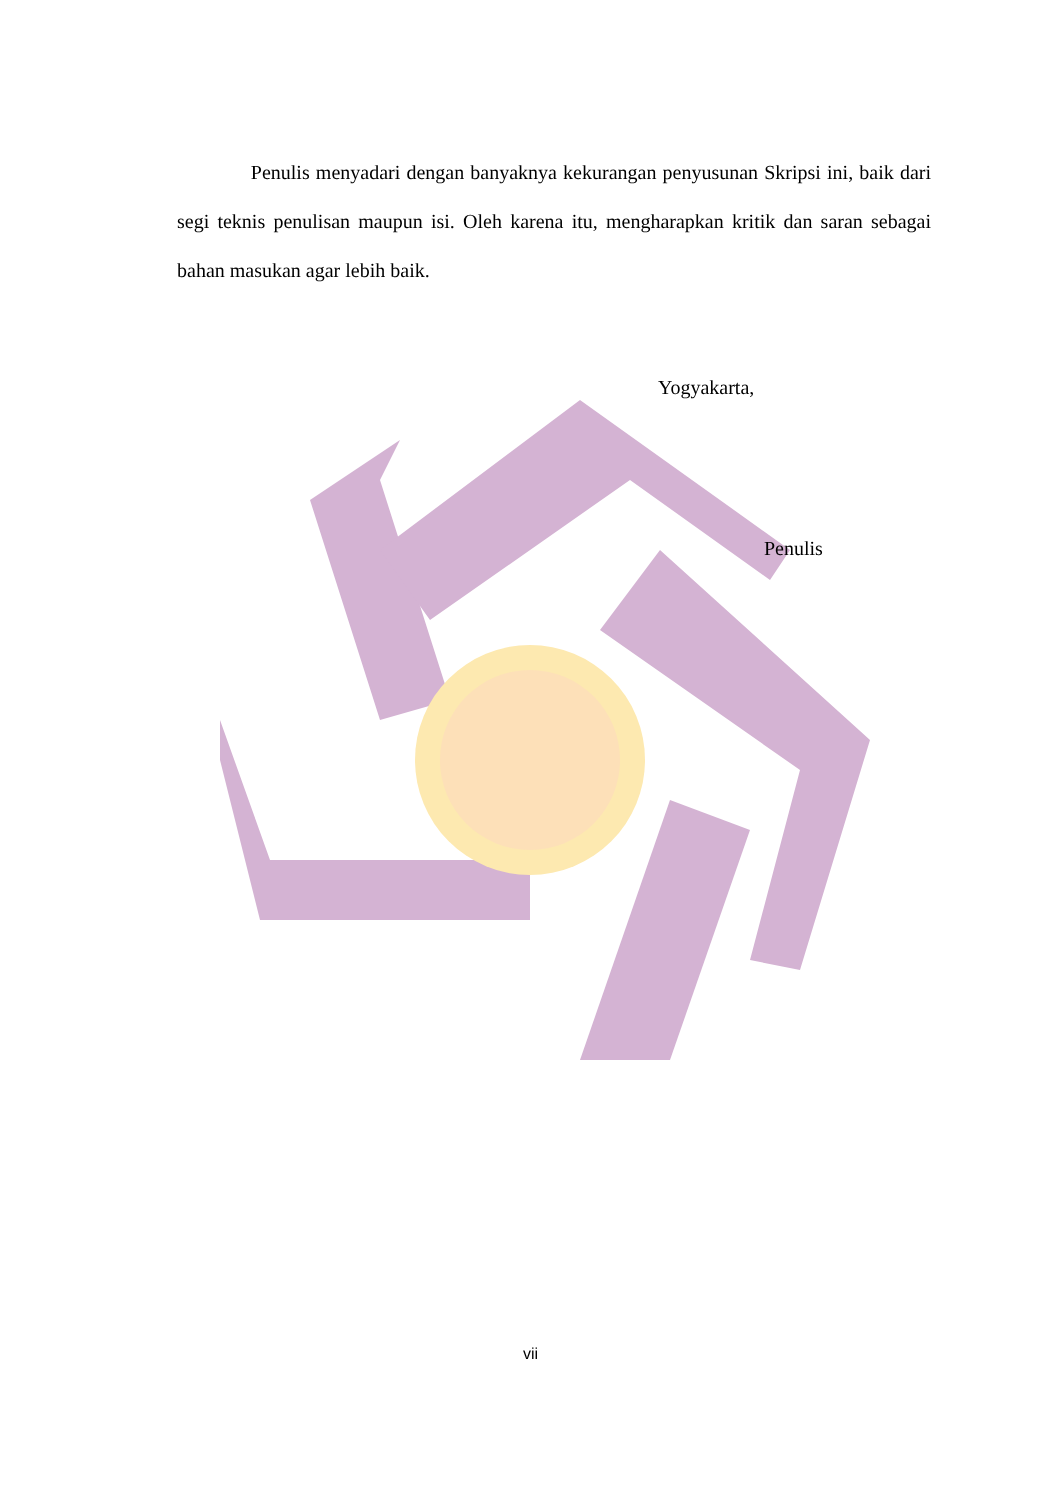Penulis menyadari dengan banyaknya kekurangan penyusunan Skripsi ini, baik dari segi teknis penulisan maupun isi. Oleh karena itu, mengharapkan kritik dan saran sebagai bahan masukan agar lebih baik.
Yogyakarta,
Penulis
vii